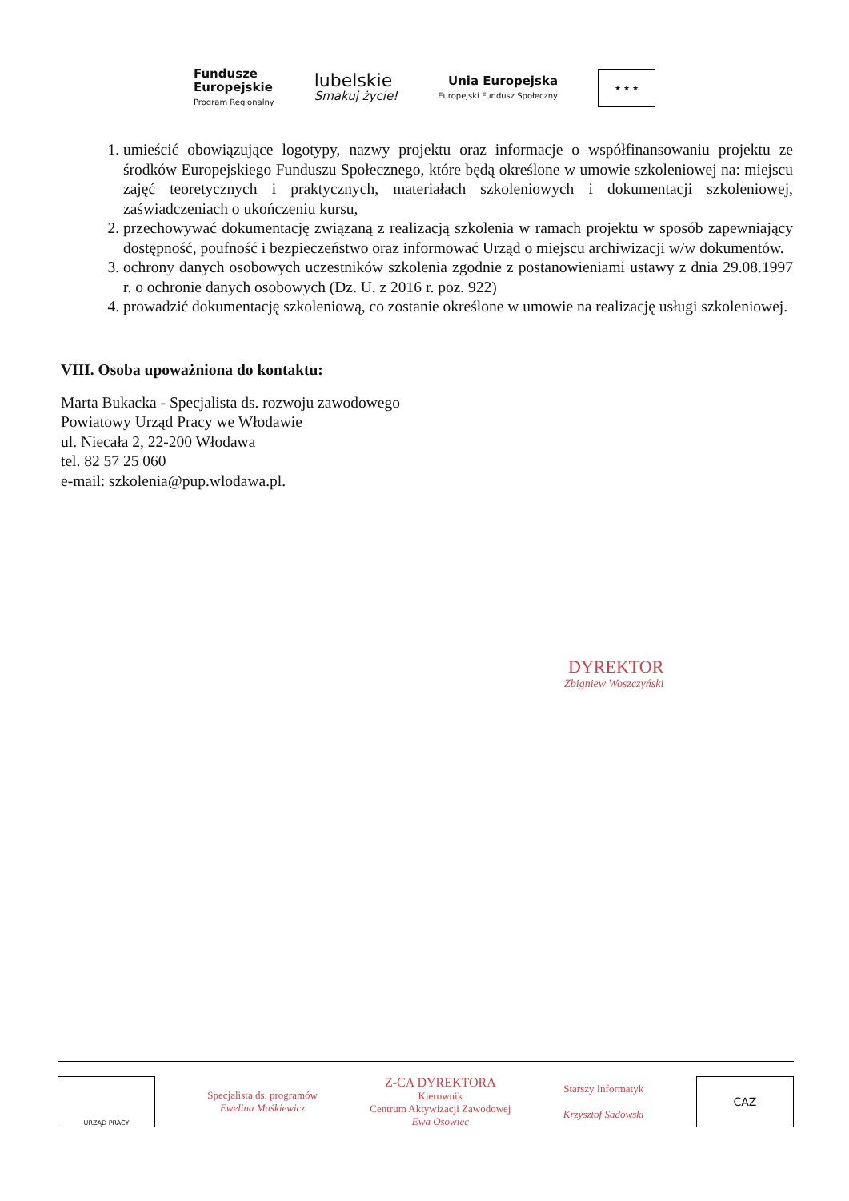Fundusze
Europejskie
Program Regionalny
lubelskie
Smakuj życie!
Unia Europejska
Europejski Fundusz Społeczny
★ ★ ★
1. umieścić obowiązujące logotypy, nazwy projektu oraz informacje o współfinansowaniu projektu ze środków Europejskiego Funduszu Społecznego, które będą określone w umowie szkoleniowej na: miejscu zajęć teoretycznych i praktycznych, materiałach szkoleniowych i dokumentacji szkoleniowej, zaświadczeniach o ukończeniu kursu,
2. przechowywać dokumentację związaną z realizacją szkolenia w ramach projektu w sposób zapewniający dostępność, poufność i bezpieczeństwo oraz informować Urząd o miejscu archiwizacji w/w dokumentów.
3. ochrony danych osobowych uczestników szkolenia zgodnie z postanowieniami ustawy z dnia 29.08.1997 r. o ochronie danych osobowych (Dz. U. z 2016 r. poz. 922)
4. prowadzić dokumentację szkoleniową, co zostanie określone w umowie na realizację usługi szkoleniowej.
VIII. Osoba upoważniona do kontaktu:
Marta Bukacka - Specjalista ds. rozwoju zawodowego
Powiatowy Urząd Pracy we Włodawie
ul. Niecała 2, 22-200 Włodawa
tel. 82 57 25 060
e-mail: szkolenia@pup.wlodawa.pl.
DYREKTOR
Zbigniew Woszczyński
URZĄD PRACY
Specjalista ds. programów
Ewelina Maśkiewicz
Z-CA DYREKTORA
Kierownik
Centrum Aktywizacji Zawodowej
Ewa Osowiec
Starszy Informatyk
Krzysztof Sadowski
CAZ